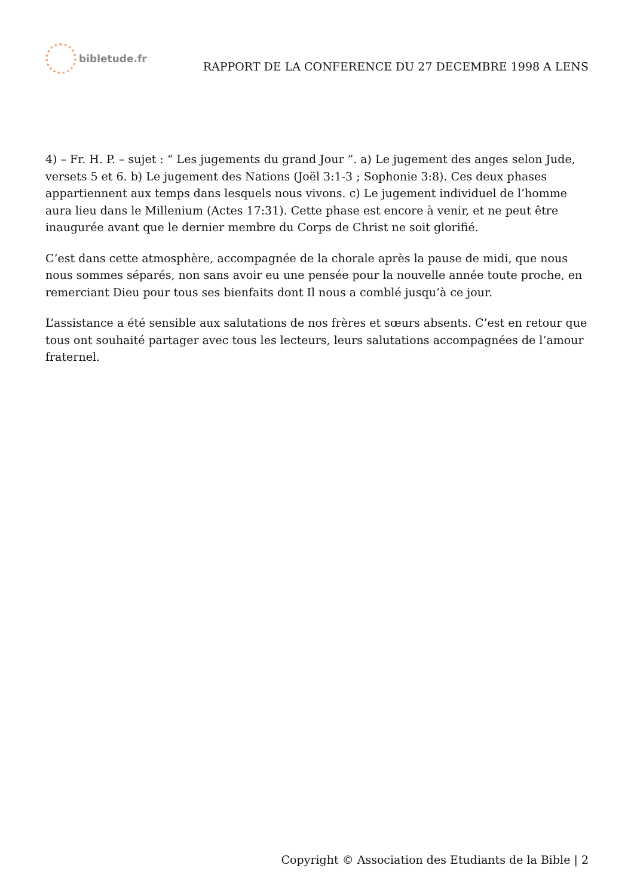bibletude.fr
RAPPORT DE LA CONFERENCE DU 27 DECEMBRE 1998 A LENS
4) – Fr. H. P. – sujet : “ Les jugements du grand Jour ”. a) Le jugement des anges selon Jude, versets 5 et 6. b) Le jugement des Nations (Joël 3:1-3 ; Sophonie 3:8). Ces deux phases appartiennent aux temps dans lesquels nous vivons. c) Le jugement individuel de l’homme aura lieu dans le Millenium (Actes 17:31). Cette phase est encore à venir, et ne peut être inaugurée avant que le dernier membre du Corps de Christ ne soit glorifié.
C’est dans cette atmosphère, accompagnée de la chorale après la pause de midi, que nous nous sommes séparés, non sans avoir eu une pensée pour la nouvelle année toute proche, en remerciant Dieu pour tous ses bienfaits dont Il nous a comblé jusqu’à ce jour.
L’assistance a été sensible aux salutations de nos frères et sœurs absents. C’est en retour que tous ont souhaité partager avec tous les lecteurs, leurs salutations accompagnées de l’amour fraternel.
Copyright © Association des Etudiants de la Bible | 2